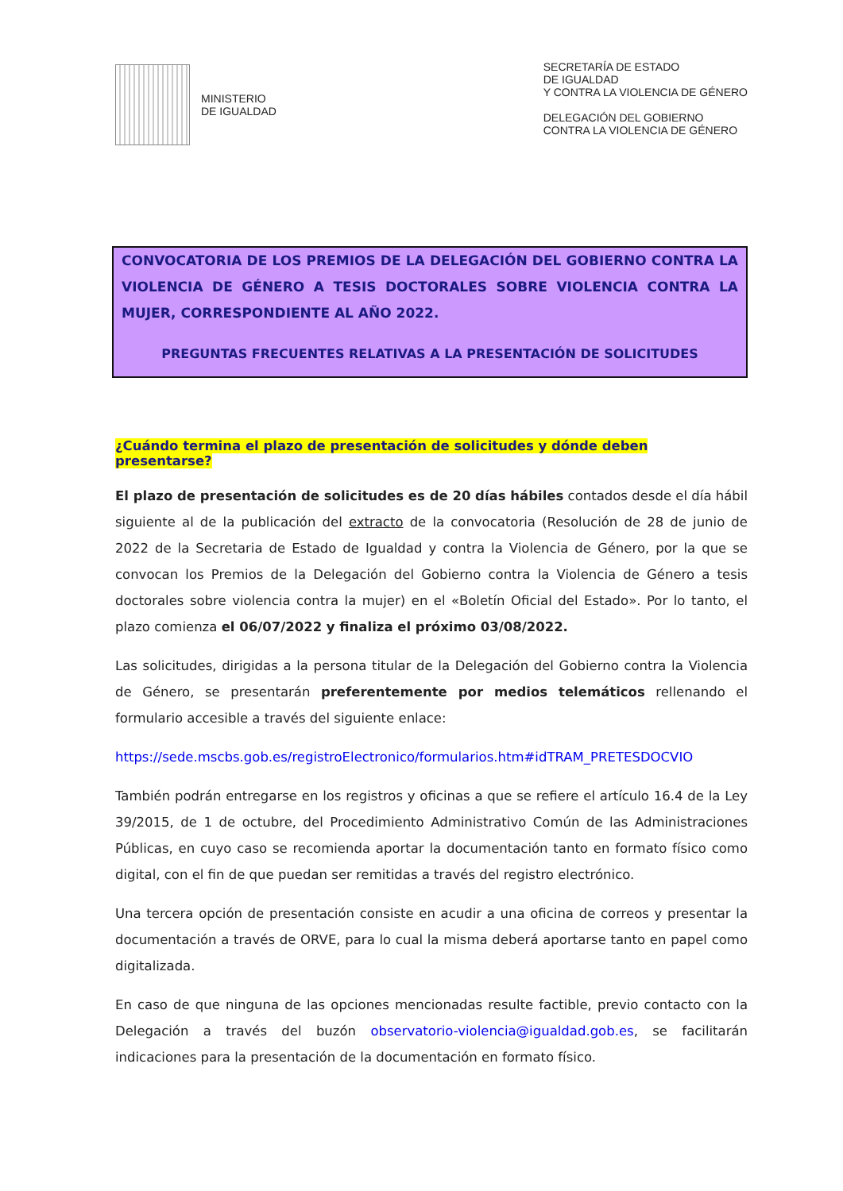MINISTERIO
DE IGUALDAD
SECRETARÍA DE ESTADO
DE IGUALDAD
Y CONTRA LA VIOLENCIA DE GÉNERO
DELEGACIÓN DEL GOBIERNO
CONTRA LA VIOLENCIA DE GÉNERO
CONVOCATORIA DE LOS PREMIOS DE LA DELEGACIÓN DEL GOBIERNO CONTRA LA VIOLENCIA DE GÉNERO A TESIS DOCTORALES SOBRE VIOLENCIA CONTRA LA MUJER, CORRESPONDIENTE AL AÑO 2022.
PREGUNTAS FRECUENTES RELATIVAS A LA PRESENTACIÓN DE SOLICITUDES
¿Cuándo termina el plazo de presentación de solicitudes y dónde deben presentarse?
El plazo de presentación de solicitudes es de 20 días hábiles contados desde el día hábil siguiente al de la publicación del extracto de la convocatoria (Resolución de 28 de junio de 2022 de la Secretaria de Estado de Igualdad y contra la Violencia de Género, por la que se convocan los Premios de la Delegación del Gobierno contra la Violencia de Género a tesis doctorales sobre violencia contra la mujer) en el «Boletín Oficial del Estado». Por lo tanto, el plazo comienza el 06/07/2022 y finaliza el próximo 03/08/2022.
Las solicitudes, dirigidas a la persona titular de la Delegación del Gobierno contra la Violencia de Género, se presentarán preferentemente por medios telemáticos rellenando el formulario accesible a través del siguiente enlace:
https://sede.mscbs.gob.es/registroElectronico/formularios.htm#idTRAM_PRETESDOCVIO
También podrán entregarse en los registros y oficinas a que se refiere el artículo 16.4 de la Ley 39/2015, de 1 de octubre, del Procedimiento Administrativo Común de las Administraciones Públicas, en cuyo caso se recomienda aportar la documentación tanto en formato físico como digital, con el fin de que puedan ser remitidas a través del registro electrónico.
Una tercera opción de presentación consiste en acudir a una oficina de correos y presentar la documentación a través de ORVE, para lo cual la misma deberá aportarse tanto en papel como digitalizada.
En caso de que ninguna de las opciones mencionadas resulte factible, previo contacto con la Delegación a través del buzón observatorio-violencia@igualdad.gob.es, se facilitarán indicaciones para la presentación de la documentación en formato físico.